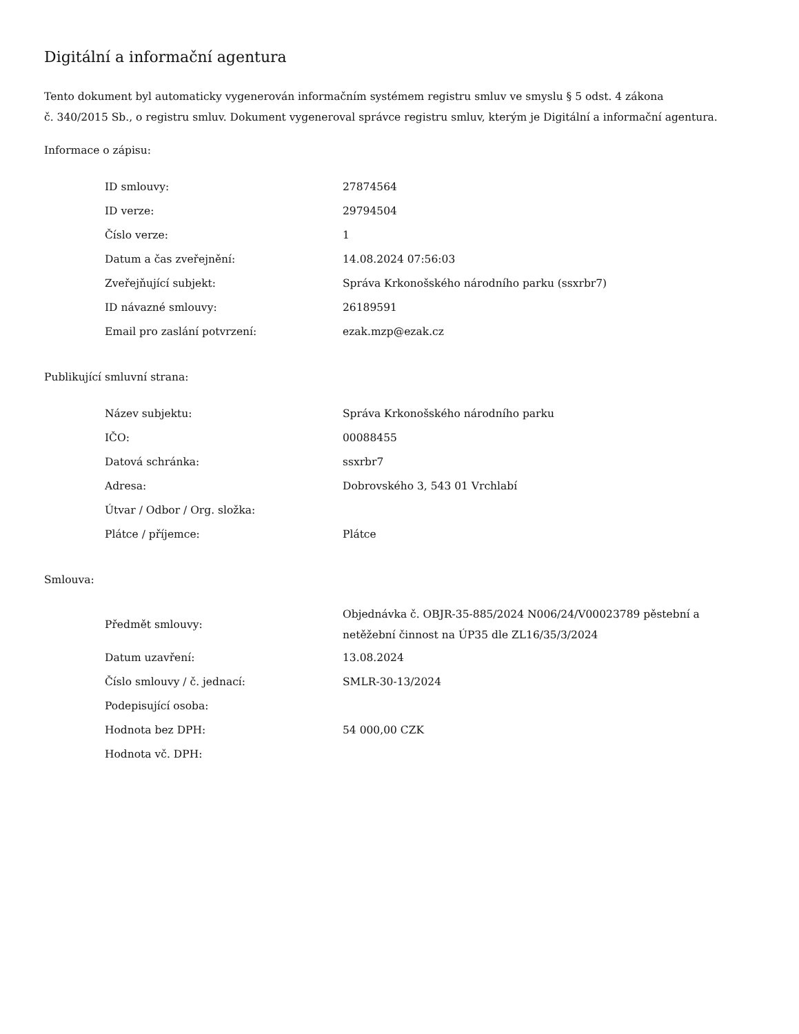Digitální a informační agentura
Tento dokument byl automaticky vygenerován informačním systémem registru smluv ve smyslu § 5 odst. 4 zákona
č. 340/2015 Sb., o registru smluv. Dokument vygeneroval správce registru smluv, kterým je Digitální a informační agentura.
Informace o zápisu:
| ID smlouvy: | 27874564 |
| ID verze: | 29794504 |
| Číslo verze: | 1 |
| Datum a čas zveřejnění: | 14.08.2024 07:56:03 |
| Zveřejňující subjekt: | Správa Krkonošského národního parku (ssxrbr7) |
| ID návazné smlouvy: | 26189591 |
| Email pro zaslání potvrzení: | ezak.mzp@ezak.cz |
Publikující smluvní strana:
| Název subjektu: | Správa Krkonošského národního parku |
| IČO: | 00088455 |
| Datová schránka: | ssxrbr7 |
| Adresa: | Dobrovského 3, 543 01 Vrchlabí |
| Útvar / Odbor / Org. složka: | |
| Plátce / příjemce: | Plátce |
Smlouva:
| Předmět smlouvy: | Objednávka č. OBJR-35-885/2024 N006/24/V00023789 pěstební a netěžební činnost na ÚP35 dle ZL16/35/3/2024 |
| Datum uzavření: | 13.08.2024 |
| Číslo smlouvy / č. jednací: | SMLR-30-13/2024 |
| Podepisující osoba: | |
| Hodnota bez DPH: | 54 000,00 CZK |
| Hodnota vč. DPH: | |